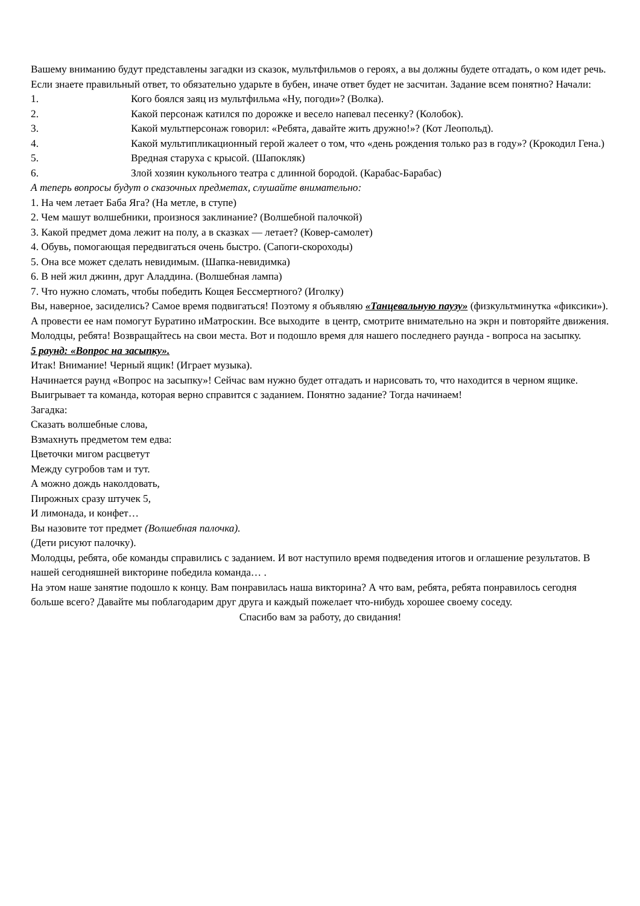Вашему вниманию будут представлены загадки из сказок, мультфильмов о героях, а вы должны будете отгадать, о ком идет речь. Если знаете правильный ответ, то обязательно ударьте в бубен, иначе ответ будет не засчитан. Задание всем понятно? Начали:
1. Кого боялся заяц из мультфильма «Ну, погоди»? (Волка).
2. Какой персонаж катился по дорожке и весело напевал песенку? (Колобок).
3. Какой мультперсонаж говорил: «Ребята, давайте жить дружно!»? (Кот Леопольд).
4. Какой мультипликационный герой жалеет о том, что «день рождения только раз в году»? (Крокодил Гена.)
5. Вредная старуха с крысой. (Шапокляк)
6. Злой хозяин кукольного театра с длинной бородой. (Карабас-Барабас)
А теперь вопросы будут о сказочных предметах, слушайте внимательно:
1. На чем летает Баба Яга? (На метле, в ступе)
2. Чем машут волшебники, произнося заклинание? (Волшебной палочкой)
3. Какой предмет дома лежит на полу, а в сказках — летает? (Ковер-самолет)
4. Обувь, помогающая передвигаться очень быстро. (Сапоги-скороходы)
5. Она все может сделать невидимым. (Шапка-невидимка)
6. В ней жил джинн, друг Аладдина. (Волшебная лампа)
7. Что нужно сломать, чтобы победить Кощея Бессмертного? (Иголку)
Вы, наверное, засиделись? Самое время подвигаться! Поэтому я объявляю «Танцевальную паузу» (физкультминутка «фиксики»). А провести ее нам помогут Буратино иМатроскин. Все выходите в центр, смотрите внимательно на экрн и повторяйте движения.
Молодцы, ребята! Возвращайтесь на свои места. Вот и подошло время для нашего последнего раунда - вопроса на засыпку.
5 раунд: «Вопрос на засыпку».
Итак! Внимание! Черный ящик! (Играет музыка).
Начинается раунд «Вопрос на засыпку»! Сейчас вам нужно будет отгадать и нарисовать то, что находится в черном ящике. Выигрывает та команда, которая верно справится с заданием. Понятно задание? Тогда начинаем!
Загадка:
Сказать волшебные слова,
Взмахнуть предметом тем едва:
Цветочки мигом расцветут
Между сугробов там и тут.
А можно дождь наколдовать,
Пирожных сразу штучек 5,
И лимонада, и конфет…
Вы назовите тот предмет (Волшебная палочка).
(Дети рисуют палочку).
Молодцы, ребята, обе команды справились с заданием. И вот наступило время подведения итогов и оглашение результатов. В нашей сегодняшней викторине победила команда… .
На этом наше занятие подошло к концу. Вам понравилась наша викторина? А что вам, ребята, ребята понравилось сегодня больше всего? Давайте мы поблагодарим друг друга и каждый пожелает что-нибудь хорошее своему соседу.
Спасибо вам за работу, до свидания!